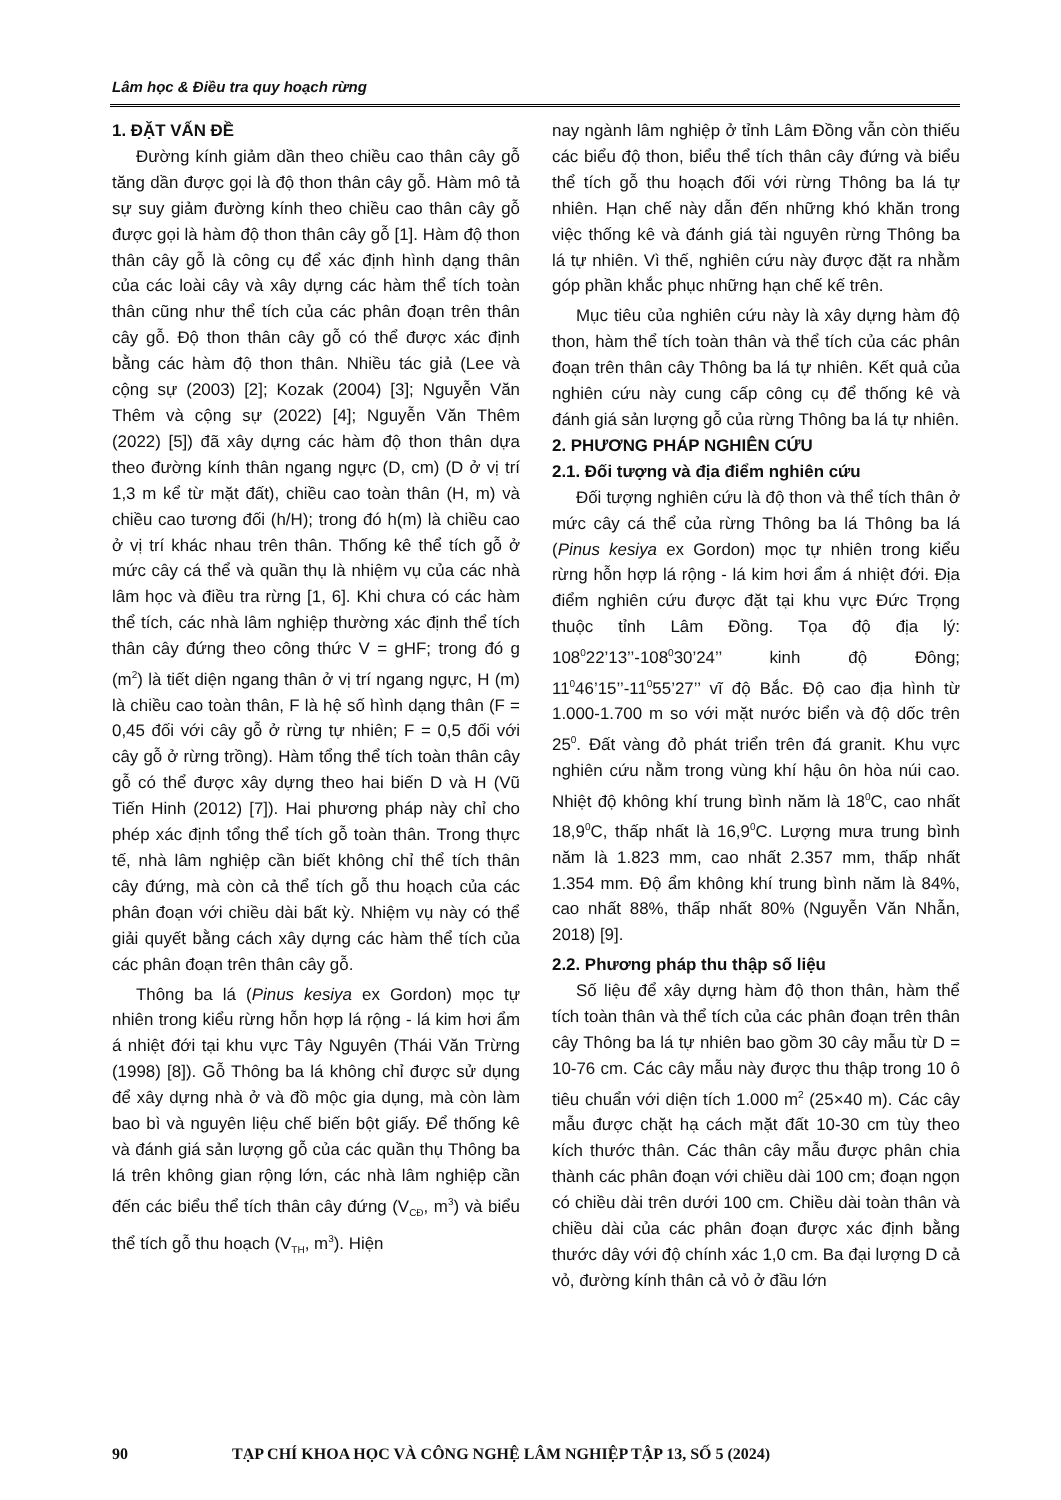Lâm học & Điều tra quy hoạch rừng
1. ĐẶT VẤN ĐỀ
Đường kính giảm dần theo chiều cao thân cây gỗ tăng dần được gọi là độ thon thân cây gỗ. Hàm mô tả sự suy giảm đường kính theo chiều cao thân cây gỗ được gọi là hàm độ thon thân cây gỗ [1]. Hàm độ thon thân cây gỗ là công cụ để xác định hình dạng thân của các loài cây và xây dựng các hàm thể tích toàn thân cũng như thể tích của các phân đoạn trên thân cây gỗ. Độ thon thân cây gỗ có thể được xác định bằng các hàm độ thon thân. Nhiều tác giả (Lee và cộng sự (2003) [2]; Kozak (2004) [3]; Nguyễn Văn Thêm và cộng sự (2022) [4]; Nguyễn Văn Thêm (2022) [5]) đã xây dựng các hàm độ thon thân dựa theo đường kính thân ngang ngực (D, cm) (D ở vị trí 1,3 m kể từ mặt đất), chiều cao toàn thân (H, m) và chiều cao tương đối (h/H); trong đó h(m) là chiều cao ở vị trí khác nhau trên thân. Thống kê thể tích gỗ ở mức cây cá thể và quần thụ là nhiệm vụ của các nhà lâm học và điều tra rừng [1, 6]. Khi chưa có các hàm thể tích, các nhà lâm nghiệp thường xác định thể tích thân cây đứng theo công thức V = gHF; trong đó g (m<sup>2</sup>) là tiết diện ngang thân ở vị trí ngang ngực, H (m) là chiều cao toàn thân, F là hệ số hình dạng thân (F = 0,45 đối với cây gỗ ở rừng tự nhiên; F = 0,5 đối với cây gỗ ở rừng trồng). Hàm tổng thể tích toàn thân cây gỗ có thể được xây dựng theo hai biến D và H (Vũ Tiến Hinh (2012) [7]). Hai phương pháp này chỉ cho phép xác định tổng thể tích gỗ toàn thân. Trong thực tế, nhà lâm nghiệp cần biết không chỉ thể tích thân cây đứng, mà còn cả thể tích gỗ thu hoạch của các phân đoạn với chiều dài bất kỳ. Nhiệm vụ này có thể giải quyết bằng cách xây dựng các hàm thể tích của các phân đoạn trên thân cây gỗ.
Thông ba lá (Pinus kesiya ex Gordon) mọc tự nhiên trong kiểu rừng hỗn hợp lá rộng - lá kim hơi ẩm á nhiệt đới tại khu vực Tây Nguyên (Thái Văn Trừng (1998) [8]). Gỗ Thông ba lá không chỉ được sử dụng để xây dựng nhà ở và đồ mộc gia dụng, mà còn làm bao bì và nguyên liệu chế biến bột giấy. Để thống kê và đánh giá sản lượng gỗ của các quần thụ Thông ba lá trên không gian rộng lớn, các nhà lâm nghiệp cần đến các biểu thể tích thân cây đứng (V<sub>CĐ</sub>, m<sup>3</sup>) và biểu thể tích gỗ thu hoạch (V<sub>TH</sub>, m<sup>3</sup>). Hiện
nay ngành lâm nghiệp ở tỉnh Lâm Đồng vẫn còn thiếu các biểu độ thon, biểu thể tích thân cây đứng và biểu thể tích gỗ thu hoạch đối với rừng Thông ba lá tự nhiên. Hạn chế này dẫn đến những khó khăn trong việc thống kê và đánh giá tài nguyên rừng Thông ba lá tự nhiên. Vì thế, nghiên cứu này được đặt ra nhằm góp phần khắc phục những hạn chế kế trên.
Mục tiêu của nghiên cứu này là xây dựng hàm độ thon, hàm thể tích toàn thân và thể tích của các phân đoạn trên thân cây Thông ba lá tự nhiên. Kết quả của nghiên cứu này cung cấp công cụ để thống kê và đánh giá sản lượng gỗ của rừng Thông ba lá tự nhiên.
2. PHƯƠNG PHÁP NGHIÊN CỨU
2.1. Đối tượng và địa điểm nghiên cứu
Đối tượng nghiên cứu là độ thon và thể tích thân ở mức cây cá thể của rừng Thông ba lá Thông ba lá (Pinus kesiya ex Gordon) mọc tự nhiên trong kiểu rừng hỗn hợp lá rộng - lá kim hơi ẩm á nhiệt đới. Địa điểm nghiên cứu được đặt tại khu vực Đức Trọng thuộc tỉnh Lâm Đồng. Tọa độ địa lý: 108<sup>0</sup>22’13’’-108<sup>0</sup>30’24’’ kinh độ Đông; 11<sup>0</sup>46’15’’-11<sup>0</sup>55’27’’ vĩ độ Bắc. Độ cao địa hình từ 1.000-1.700 m so với mặt nước biển và độ dốc trên 25<sup>0</sup>. Đất vàng đỏ phát triển trên đá granit. Khu vực nghiên cứu nằm trong vùng khí hậu ôn hòa núi cao. Nhiệt độ không khí trung bình năm là 18<sup>0</sup>C, cao nhất 18,9<sup>0</sup>C, thấp nhất là 16,9<sup>0</sup>C. Lượng mưa trung bình năm là 1.823 mm, cao nhất 2.357 mm, thấp nhất 1.354 mm. Độ ẩm không khí trung bình năm là 84%, cao nhất 88%, thấp nhất 80% (Nguyễn Văn Nhẫn, 2018) [9].
2.2. Phương pháp thu thập số liệu
Số liệu để xây dựng hàm độ thon thân, hàm thể tích toàn thân và thể tích của các phân đoạn trên thân cây Thông ba lá tự nhiên bao gồm 30 cây mẫu từ D = 10-76 cm. Các cây mẫu này được thu thập trong 10 ô tiêu chuẩn với diện tích 1.000 m<sup>2</sup> (25×40 m). Các cây mẫu được chặt hạ cách mặt đất 10-30 cm tùy theo kích thước thân. Các thân cây mẫu được phân chia thành các phân đoạn với chiều dài 100 cm; đoạn ngọn có chiều dài trên dưới 100 cm. Chiều dài toàn thân và chiều dài của các phân đoạn được xác định bằng thước dây với độ chính xác 1,0 cm. Ba đại lượng D cả vỏ, đường kính thân cả vỏ ở đầu lớn
90 TẠP CHÍ KHOA HỌC VÀ CÔNG NGHỆ LÂM NGHIỆP TẬP 13, SỐ 5 (2024)